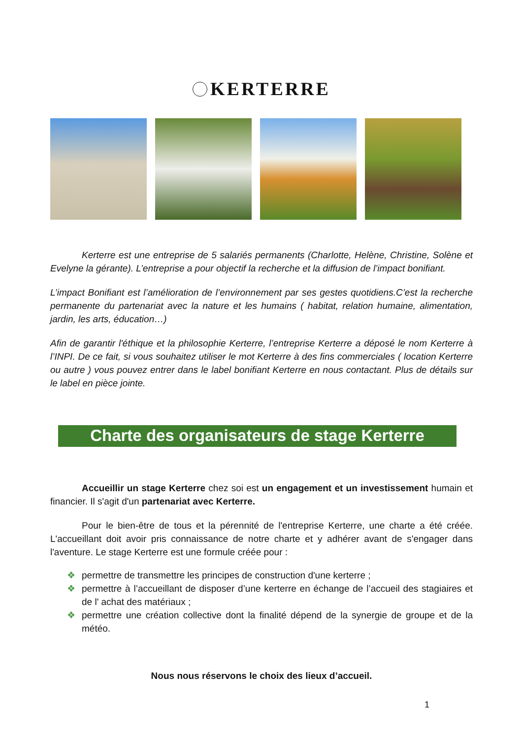KERTERRE
Kerterre est une entreprise de 5 salariés permanents (Charlotte, Helène, Christine, Solène et Evelyne la gérante). L’entreprise a pour objectif la recherche et la diffusion de l’impact bonifiant.
L’impact Bonifiant est l’amélioration de l’environnement par ses gestes quotidiens.C’est la recherche permanente du partenariat avec la nature et les humains ( habitat, relation humaine, alimentation, jardin, les arts, éducation…)
Afin de garantir l'éthique et la philosophie Kerterre, l’entreprise Kerterre a déposé le nom Kerterre à l’INPI. De ce fait, si vous souhaitez utiliser le mot Kerterre à des fins commerciales ( location Kerterre ou autre ) vous pouvez entrer dans le label bonifiant Kerterre en nous contactant. Plus de détails sur le label en pièce jointe.
Charte des organisateurs de stage Kerterre
Accueillir un stage Kerterre chez soi est un engagement et un investissement humain et financier. Il s'agit d'un partenariat avec Kerterre.
Pour le bien-être de tous et la pérennité de l'entreprise Kerterre, une charte a été créée. L'accueillant doit avoir pris connaissance de notre charte et y adhérer avant de s'engager dans l'aventure. Le stage Kerterre est une formule créée pour :
❖ permettre de transmettre les principes de construction d'une kerterre ;
❖ permettre à l’accueillant de disposer d’une kerterre en échange de l’accueil des stagiaires et de l' achat des matériaux ;
❖ permettre une création collective dont la finalité dépend de la synergie de groupe et de la météo.
Nous nous réservons le choix des lieux d’accueil.
1